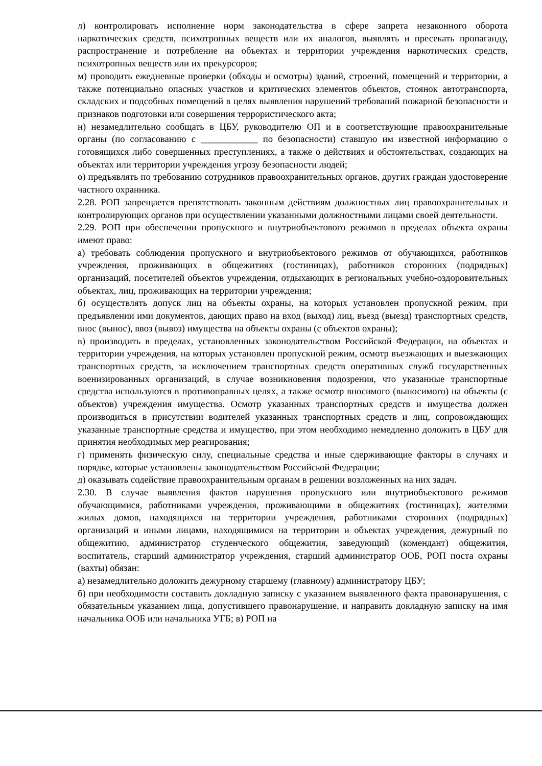л) контролировать исполнение норм законодательства в сфере запрета незаконного оборота наркотических средств, психотропных веществ или их аналогов, выявлять и пресекать пропаганду, распространение и потребление на объектах и территории учреждения наркотических средств, психотропных веществ или их прекурсоров;
м) проводить ежедневные проверки (обходы и осмотры) зданий, строений, помещений и территории, а также потенциально опасных участков и критических элементов объектов, стоянок автотранспорта, складских и подсобных помещений в целях выявления нарушений требований пожарной безопасности и признаков подготовки или совершения террористического акта;
н) незамедлительно сообщать в ЦБУ, руководителю ОП и в соответствующие правоохранительные органы (по согласованию с ____________ по безопасности) ставшую им известной информацию о готовящихся либо совершенных преступлениях, а также о действиях и обстоятельствах, создающих на объектах или территории учреждения угрозу безопасности людей;
о) предъявлять по требованию сотрудников правоохранительных органов, других граждан удостоверение частного охранника.
2.28. РОП запрещается препятствовать законным действиям должностных лиц правоохранительных и контролирующих органов при осуществлении указанными должностными лицами своей деятельности.
2.29. РОП при обеспечении пропускного и внутриобъектового режимов в пределах объекта охраны имеют право:
а) требовать соблюдения пропускного и внутриобъектового режимов от обучающихся, работников учреждения, проживающих в общежитиях (гостиницах), работников сторонних (подрядных) организаций, посетителей объектов учреждения, отдыхающих в региональных учебно-оздоровительных объектах, лиц, проживающих на территории учреждения;
б) осуществлять допуск лиц на объекты охраны, на которых установлен пропускной режим, при предъявлении ими документов, дающих право на вход (выход) лиц, въезд (выезд) транспортных средств, внос (вынос), ввоз (вывоз) имущества на объекты охраны (с объектов охраны);
в) производить в пределах, установленных законодательством Российской Федерации, на объектах и территории учреждения, на которых установлен пропускной режим, осмотр въезжающих и выезжающих транспортных средств, за исключением транспортных средств оперативных служб государственных военизированных организаций, в случае возникновения подозрения, что указанные транспортные средства используются в противоправных целях, а также осмотр вносимого (выносимого) на объекты (с объектов) учреждения имущества. Осмотр указанных транспортных средств и имущества должен производиться в присутствии водителей указанных транспортных средств и лиц, сопровождающих указанные транспортные средства и имущество, при этом необходимо немедленно доложить в ЦБУ для принятия необходимых мер реагирования;
г) применять физическую силу, специальные средства и иные сдерживающие факторы в случаях и порядке, которые установлены законодательством Российской Федерации;
д) оказывать содействие правоохранительным органам в решении возложенных на них задач.
2.30. В случае выявления фактов нарушения пропускного или внутриобъектового режимов обучающимися, работниками учреждения, проживающими в общежитиях (гостиницах), жителями жилых домов, находящихся на территории учреждения, работниками сторонних (подрядных) организаций и иными лицами, находящимися на территории и объектах учреждения, дежурный по общежитию, администратор студенческого общежития, заведующий (комендант) общежития, воспитатель, старший администратор учреждения, старший администратор ООБ, РОП поста охраны (вахты) обязан:
а) незамедлительно доложить дежурному старшему (главному) администратору ЦБУ;
б) при необходимости составить докладную записку с указанием выявленного факта правонарушения, с обязательным указанием лица, допустившего правонарушение, и направить докладную записку на имя начальника ООБ или начальника УГБ; в) РОП на